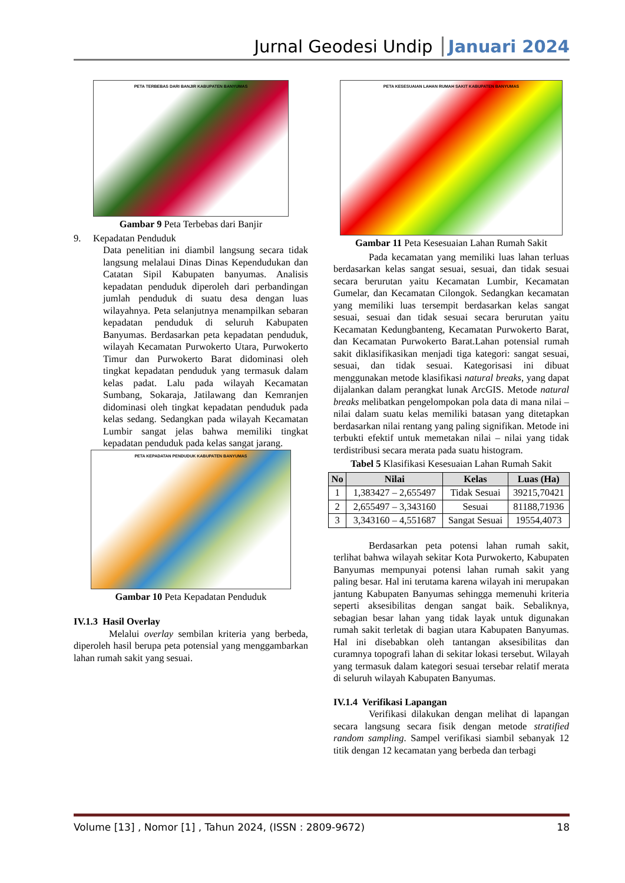Jurnal Geodesi Undip Januari 2024
PETA TERBEBAS DARI BANJIR KABUPATEN BANYUMAS
Gambar 9 Peta Terbebas dari Banjir
9. Kepadatan Penduduk
Data penelitian ini diambil langsung secara tidak langsung melalaui Dinas Dinas Kependudukan dan Catatan Sipil Kabupaten banyumas. Analisis kepadatan penduduk diperoleh dari perbandingan jumlah penduduk di suatu desa dengan luas wilayahnya. Peta selanjutnya menampilkan sebaran kepadatan penduduk di seluruh Kabupaten Banyumas. Berdasarkan peta kepadatan penduduk, wilayah Kecamatan Purwokerto Utara, Purwokerto Timur dan Purwokerto Barat didominasi oleh tingkat kepadatan penduduk yang termasuk dalam kelas padat. Lalu pada wilayah Kecamatan Sumbang, Sokaraja, Jatilawang dan Kemranjen didominasi oleh tingkat kepadatan penduduk pada kelas sedang. Sedangkan pada wilayah Kecamatan Lumbir sangat jelas bahwa memiliki tingkat kepadatan penduduk pada kelas sangat jarang.
PETA KEPADATAN PENDUDUK KABUPATEN BANYUMAS
Gambar 10 Peta Kepadatan Penduduk
IV.1.3 Hasil Overlay
Melalui overlay sembilan kriteria yang berbeda, diperoleh hasil berupa peta potensial yang menggambarkan lahan rumah sakit yang sesuai.
PETA KESESUAIAN LAHAN RUMAH SAKIT KABUPATEN BANYUMAS
Gambar 11 Peta Kesesuaian Lahan Rumah Sakit
Pada kecamatan yang memiliki luas lahan terluas berdasarkan kelas sangat sesuai, sesuai, dan tidak sesuai secara berurutan yaitu Kecamatan Lumbir, Kecamatan Gumelar, dan Kecamatan Cilongok. Sedangkan kecamatan yang memiliki luas tersempit berdasarkan kelas sangat sesuai, sesuai dan tidak sesuai secara berurutan yaitu Kecamatan Kedungbanteng, Kecamatan Purwokerto Barat, dan Kecamatan Purwokerto Barat.Lahan potensial rumah sakit diklasifikasikan menjadi tiga kategori: sangat sesuai, sesuai, dan tidak sesuai. Kategorisasi ini dibuat menggunakan metode klasifikasi natural breaks, yang dapat dijalankan dalam perangkat lunak ArcGIS. Metode natural breaks melibatkan pengelompokan pola data di mana nilai – nilai dalam suatu kelas memiliki batasan yang ditetapkan berdasarkan nilai rentang yang paling signifikan. Metode ini terbukti efektif untuk memetakan nilai – nilai yang tidak terdistribusi secara merata pada suatu histogram.
Tabel 5 Klasifikasi Kesesuaian Lahan Rumah Sakit
| No | Nilai | Kelas | Luas (Ha) |
| --- | --- | --- | --- |
| 1 | 1,383427 – 2,655497 | Tidak Sesuai | 39215,70421 |
| 2 | 2,655497 – 3,343160 | Sesuai | 81188,71936 |
| 3 | 3,343160 – 4,551687 | Sangat Sesuai | 19554,4073 |
Berdasarkan peta potensi lahan rumah sakit, terlihat bahwa wilayah sekitar Kota Purwokerto, Kabupaten Banyumas mempunyai potensi lahan rumah sakit yang paling besar. Hal ini terutama karena wilayah ini merupakan jantung Kabupaten Banyumas sehingga memenuhi kriteria seperti aksesibilitas dengan sangat baik. Sebaliknya, sebagian besar lahan yang tidak layak untuk digunakan rumah sakit terletak di bagian utara Kabupaten Banyumas. Hal ini disebabkan oleh tantangan aksesibilitas dan curamnya topografi lahan di sekitar lokasi tersebut. Wilayah yang termasuk dalam kategori sesuai tersebar relatif merata di seluruh wilayah Kabupaten Banyumas.
IV.1.4 Verifikasi Lapangan
Verifikasi dilakukan dengan melihat di lapangan secara langsung secara fisik dengan metode stratified random sampling. Sampel verifikasi siambil sebanyak 12 titik dengan 12 kecamatan yang berbeda dan terbagi
Volume [13] , Nomor [1] , Tahun 2024, (ISSN : 2809-9672) 18